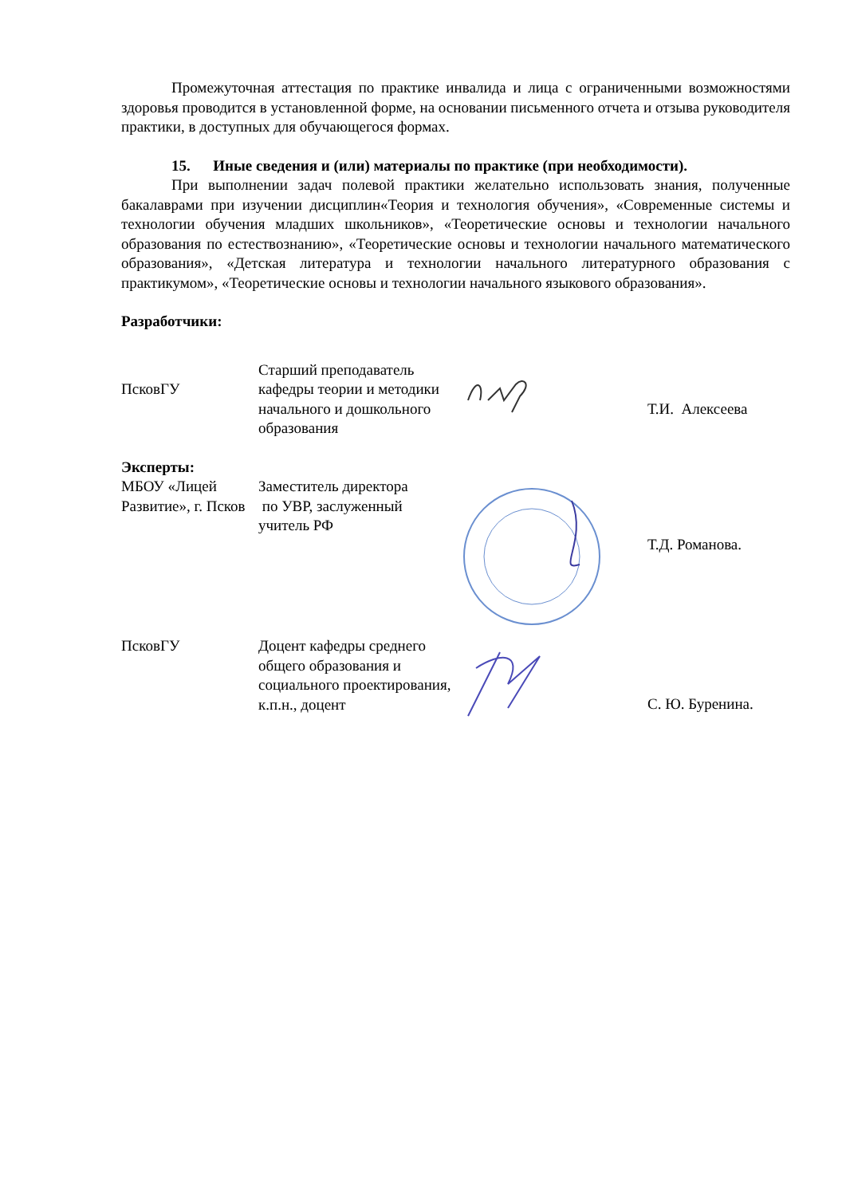Промежуточная аттестация по практике инвалида и лица с ограниченными возможностями здоровья проводится в установленной форме, на основании письменного отчета и отзыва руководителя практики, в доступных для обучающегося формах.
15. Иные сведения и (или) материалы по практике (при необходимости).
При выполнении задач полевой практики желательно использовать знания, полученные бакалаврами при изучении дисциплин«Теория и технология обучения», «Современные системы и технологии обучения младших школьников», «Теоретические основы и технологии начального образования по естествознанию», «Теоретические основы и технологии начального математического образования», «Детская литература и технологии начального литературного образования с практикумом», «Теоретические основы и технологии начального языкового образования».
Разработчики:
ПсковГУ
Старший преподаватель кафедры теории и методики начального и дошкольного образования
Т.И. Алексеева
Эксперты:
МБОУ «Лицей Развитие», г. Псков
Заместитель директора
по УВР, заслуженный учитель РФ
Т.Д. Романова.
ПсковГУ Доцент кафедры среднего общего образования и социального проектирования, к.п.н., доцент
С. Ю. Буренина.